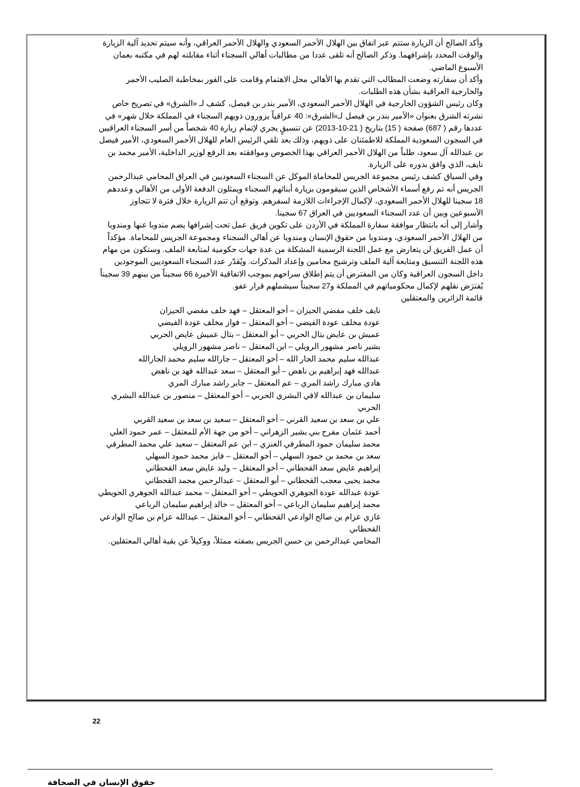وأكد الصالح أن الزيارة ستتم عبر اتفاق بين الهلال الأحمر السعودي والهلال الأحمر العراقي، وأنه سيتم تحديد آلية الزيارة والوقت المحدد بإشرافهما. وذكر الصالح أنه تلقى عددا من مطالبات أهالي السجناء أثناء مقابلته لهم في مكتبه بعمان الأسبوع الماضي.
وأكد أن سفارته وضعت المطالب التي تقدم بها الأهالي محل الاهتمام وقامت على الفور بمخاطبة الصليب الأحمر والخارجية العراقية بشأن هذه الطلبات.
وكان رئيس الشؤون الخارجية في الهلال الأحمر السعودي، الأمير بندر بن فيصل، كشف لـ «الشرق» في تصريح خاص نشرته الشرق بعنوان «الأمير بندر بن فيصل لـ»الشرق»: 40 عراقياً يزورون ذويهم السجناء في المملكة خلال شهر» في عددها رقم ( 687) صفحة ( 15) بتاريخ ( 21-10-2013) عن تنسيقٍ يجري لإتمام زيارة 40 شخصاً من أسر السجناء العراقيين في السجون السعودية المملكة للاطمئنان على ذويهم، وذلك بعد تلقي الرئيس العام للهلال الأحمر السعودي، الأمير فيصل بن عبدالله آل سعود، طلباً من الهلال الأحمر العراقي بهذا الخصوص وموافقته بعد الرفع لوزير الداخلية، الأمير محمد بن نايف، الذي وافق بدوره على الزيارة.
وفي السياق كشف رئيس مجموعة الجريس للمحاماة الموكل عن السجناء السعوديين في العراق المحامي عبدالرحمن الجريس أنه تم رفع أسماء الأشخاص الذين سيقومون بزيارة أبنائهم السجناء ويمثلون الدفعة الأولى من الأهالي وعددهم 18 سجينا للهلال الأحمر السعودي، لإكمال الإجراءات اللازمة لسفرهم. وتوقع أن تتم الزيارة خلال فترة لا تتجاوز الأسبوعين وبين أن عدد السجناء السعوديين في العراق 67 سجينا.
وأشار إلى أنه بانتظار موافقة سفارة المملكة في الأردن على تكوين فريق عمل تحت إشرافها يضم مندوبا عنها ومندوبا من الهلال الأحمر السعودي، ومندوبا من حقوق الإنسان ومندوبا عن أهالي السجناء ومجموعة الجريس للمحاماة. مؤكداً أن عمل الفريق لن يتعارض مع عمل اللجنة الرسمية المشكلة من عدة جهات حكومية لمتابعة الملف. وستكون من مهام هذه اللجنة التنسيق ومتابعة آلية الملف وترشيح محامين وإعداد المذكرات. ويُقدّر عدد السجناء السعوديين الموجودين داخل السجون العراقية وكان من المفترض أن يتم إطلاق سراحهم بموجب الاتفاقية الأخيرة 66 سجيناً من بينهم 39 سجيناً يُفترَض نقلهم لإكمال محكومياتهم في المملكة و27 سجيناً سيشملهم قرار عفو.
قائمة الزائرين والمعتقلين
نايف خلف مفضي الحيزان – أخو المعتقل – فهد خلف مفضي الحيزان
عودة مخلف عودة الفيضي – أخو المعتقل – فواز مخلف عودة الفيضي
عميش بن عايض بتال الحربي – أبو المعتقل – بتال عميش عايض الحربي
بشير ناصر مشهور الرويلي – ابن المعتقل – ناصر مشهور الرويلي
عبدالله سليم محمد الجار الله – أخو المعتقل – جارالله سليم محمد الجارالله
عبدالله فهد إبراهيم بن ناهض – أبو المعتقل – سعد عبدالله فهد بن ناهض
هادي مبارك راشد المري – عم المعتقل – جابر راشد مبارك المري
سليمان بن عبدالله لافي البشري الحربي – أخو المعتقل – منصور بن عبدالله البشري الحربي
علي بن سعد بن سعيد القرني – أخو المعتقل – سعيد بن سعد بن سعيد القربي
أحمد عثمان مفرح بني بشير الزهراني – أخو من جهة الأم للمعتقل – عمر حمود العلي
محمد سليمان حمود المطرفي العنزي – ابن عم المعتقل – سعيد علي محمد المطرفي
سعد بن محمد بن حمود السهلي – أخو المعتقل – فايز محمد حمود السهلي
إبراهيم عايض سعد القحطاني – أخو المعتقل – وليد عايض سعد القحطاني
محمد يحيى معجب القحطاني – أبو المعتقل – عبدالرحمن محمد القحطاني
عودة عبدالله عودة الجوهري الحويطي – أخو المعتقل – محمد عبدالله الجوهري الحويطي
محمد إبراهيم سليمان الرباعي – أخو المعتقل – خالد إبراهيم سليمان الرباعي
غازي عزام بن صالح الوادعي القحطاني – أخو المعتقل – عبدالله عزام بن صالح الوادعي القحطاني
المحامي عبدالرحمن بن حسن الجريس بصفته ممثلاً، ووكيلاً عن بقية أهالي المعتقلين.
22
حقوق الإنسان في الصحافة